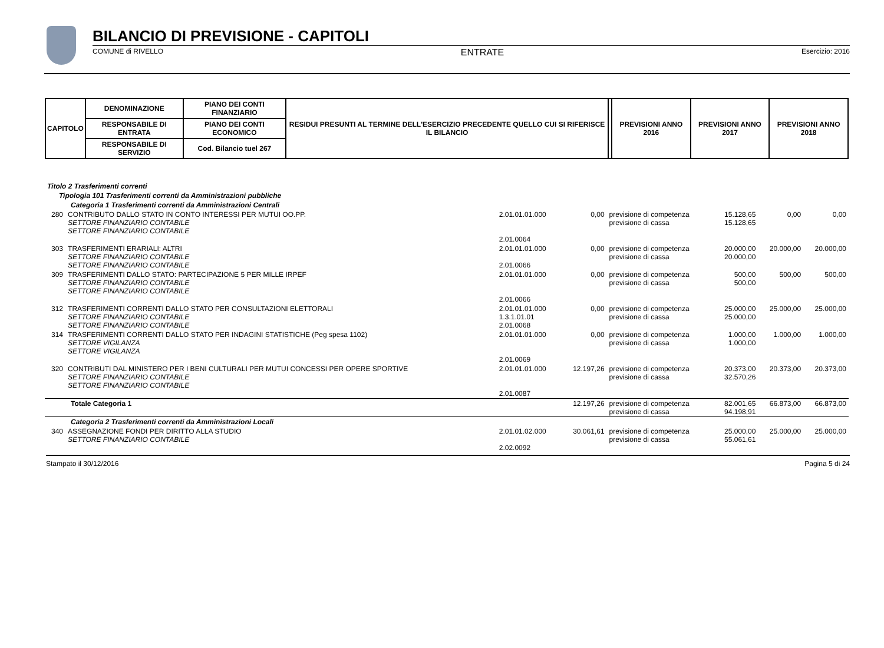BILANCIO DI PREVISIONE - CAPITOLI
COMUNE di RIVELLO ENTRATE Esercizio: 2016
| CAPITOLO | DENOMINAZIONE | PIANO DEI CONTI FINANZIARIO | RESIDUI PRESUNTI AL TERMINE DELL'ESERCIZIO PRECEDENTE QUELLO CUI SI RIFERISCE IL BILANCIO | | PREVISIONI ANNO 2016 | PREVISIONI ANNO 2017 | PREVISIONI ANNO 2018 |
| --- | --- | --- | --- | --- | --- | --- | --- |
| | RESPONSABILE DI ENTRATA | PIANO DEI CONTI ECONOMICO | | | | | |
| | RESPONSABILE DI SERVIZIO | Cod. Bilancio tuel 267 | | | | | |
| Titolo 2 Trasferimenti correnti | | | | | | | |
| Tipologia 101 Trasferimenti correnti da Amministrazioni pubbliche | | | | | | | |
| Categoria 1 Trasferimenti correnti da Amministrazioni Centrali | | | | | | | |
| 280 | CONTRIBUTO DALLO STATO IN CONTO INTERESSI PER MUTUI OO.PP. SETTORE FINANZIARIO CONTABILE SETTORE FINANZIARIO CONTABILE | 2.01.01.01.000 2.01.0064 | 0,00 | previsione di competenza previsione di cassa | 15.128,65 15.128,65 | 0,00 | 0,00 |
| 303 | TRASFERIMENTI ERARIALI: ALTRI SETTORE FINANZIARIO CONTABILE SETTORE FINANZIARIO CONTABILE | 2.01.01.01.000 2.01.0066 | 0,00 | previsione di competenza previsione di cassa | 20.000,00 20.000,00 | 20.000,00 | 20.000,00 |
| 309 | TRASFERIMENTI DALLO STATO: PARTECIPAZIONE 5 PER MILLE IRPEF SETTORE FINANZIARIO CONTABILE SETTORE FINANZIARIO CONTABILE | 2.01.01.01.000 2.01.0066 | 0,00 | previsione di competenza previsione di cassa | 500,00 500,00 | 500,00 | 500,00 |
| 312 | TRASFERIMENTI CORRENTI DALLO STATO PER CONSULTAZIONI ELETTORALI SETTORE FINANZIARIO CONTABILE SETTORE FINANZIARIO CONTABILE | 2.01.01.01.000 1.3.1.01.01 2.01.0068 | 0,00 | previsione di competenza previsione di cassa | 25.000,00 25.000,00 | 25.000,00 | 25.000,00 |
| 314 | TRASFERIMENTI CORRENTI DALLO STATO PER INDAGINI STATISTICHE (Peg spesa 1102) SETTORE VIGILANZA SETTORE VIGILANZA | 2.01.01.01.000 2.01.0069 | 0,00 | previsione di competenza previsione di cassa | 1.000,00 1.000,00 | 1.000,00 | 1.000,00 |
| 320 | CONTRIBUTI DAL MINISTERO PER I BENI CULTURALI PER MUTUI CONCESSI PER OPERE SPORTIVE SETTORE FINANZIARIO CONTABILE SETTORE FINANZIARIO CONTABILE | 2.01.01.01.000 2.01.0087 | 12.197,26 | previsione di competenza previsione di cassa | 20.373,00 32.570,26 | 20.373,00 | 20.373,00 |
| Totale Categoria 1 | | | 12.197,26 | previsione di competenza previsione di cassa | 82.001,65 94.198,91 | 66.873,00 | 66.873,00 |
| Categoria 2 Trasferimenti correnti da Amministrazioni Locali | | | | | | | |
| 340 | ASSEGNAZIONE FONDI PER DIRITTO ALLA STUDIO SETTORE FINANZIARIO CONTABILE | 2.01.01.02.000 2.02.0092 | 30.061,61 | previsione di competenza previsione di cassa | 25.000,00 55.061,61 | 25.000,00 | 25.000,00 |
Stampato il 30/12/2016 Pagina 5 di 24